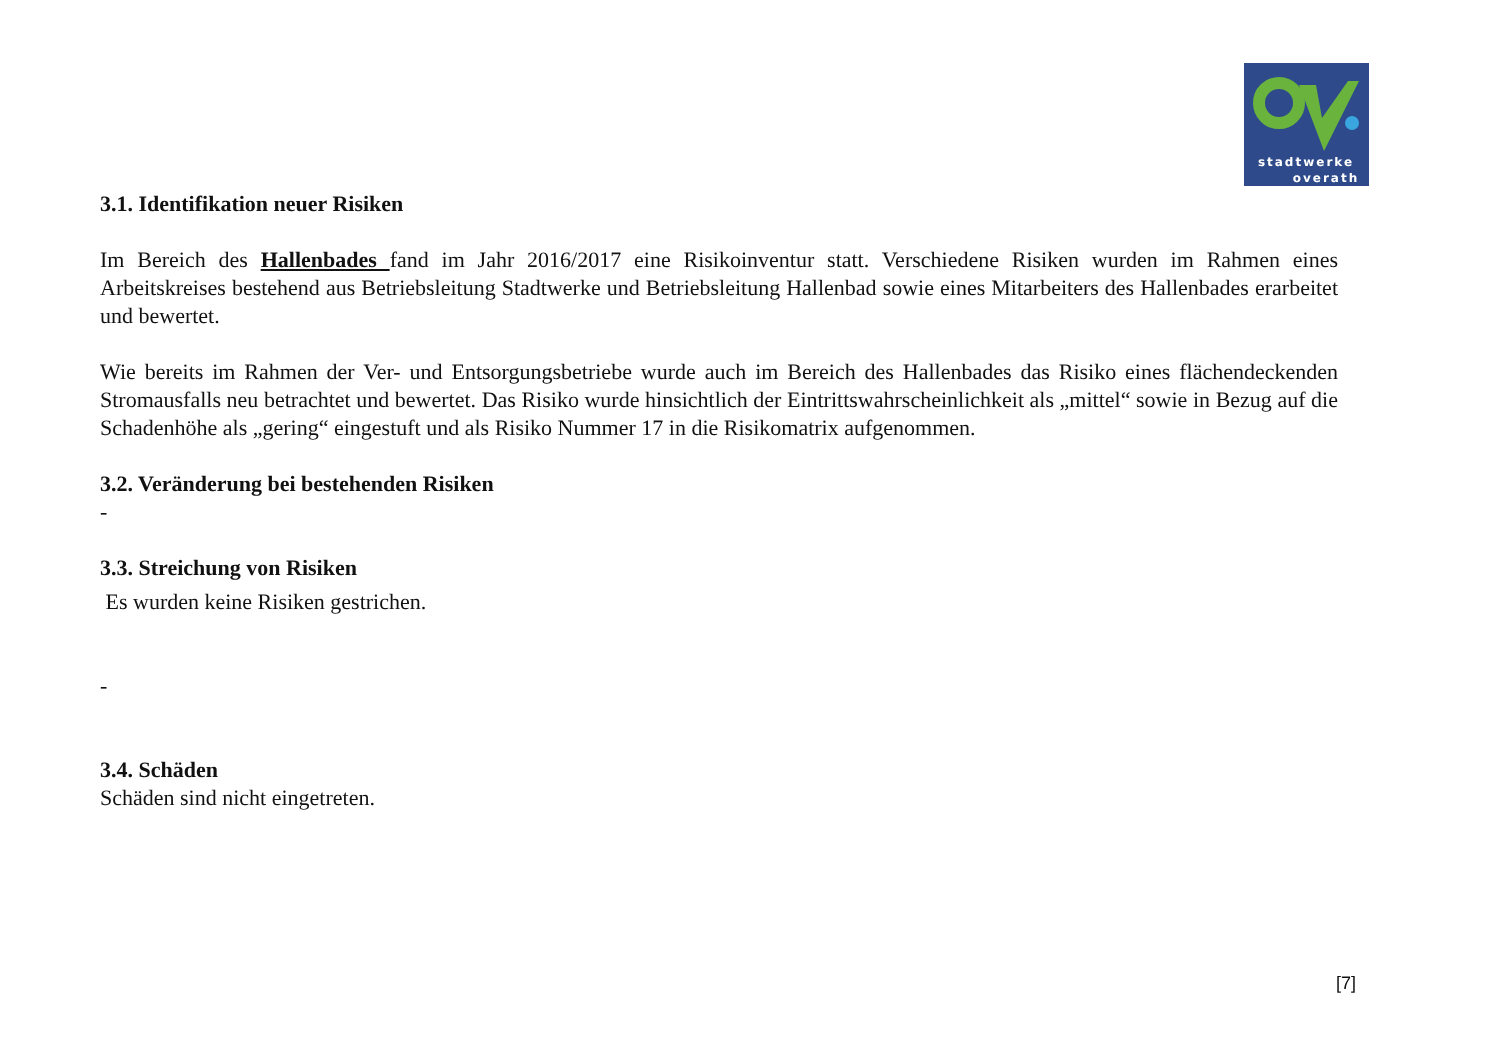stadtwerke
overath
3.1. Identifikation neuer Risiken
Im Bereich des Hallenbades fand im Jahr 2016/2017 eine Risikoinventur statt. Verschiedene Risiken wurden im Rahmen eines Arbeitskreises bestehend aus Betriebsleitung Stadtwerke und Betriebsleitung Hallenbad sowie eines Mitarbeiters des Hallenbades erarbeitet und bewertet.
Wie bereits im Rahmen der Ver- und Entsorgungsbetriebe wurde auch im Bereich des Hallenbades das Risiko eines flächendeckenden Stromausfalls neu betrachtet und bewertet. Das Risiko wurde hinsichtlich der Eintrittswahrscheinlichkeit als „mittel“ sowie in Bezug auf die Schadenhöhe als „gering“ eingestuft und als Risiko Nummer 17 in die Risikomatrix aufgenommen.
3.2. Veränderung bei bestehenden Risiken
-
3.3. Streichung von Risiken
Es wurden keine Risiken gestrichen.
-
3.4. Schäden
Schäden sind nicht eingetreten.
[7]